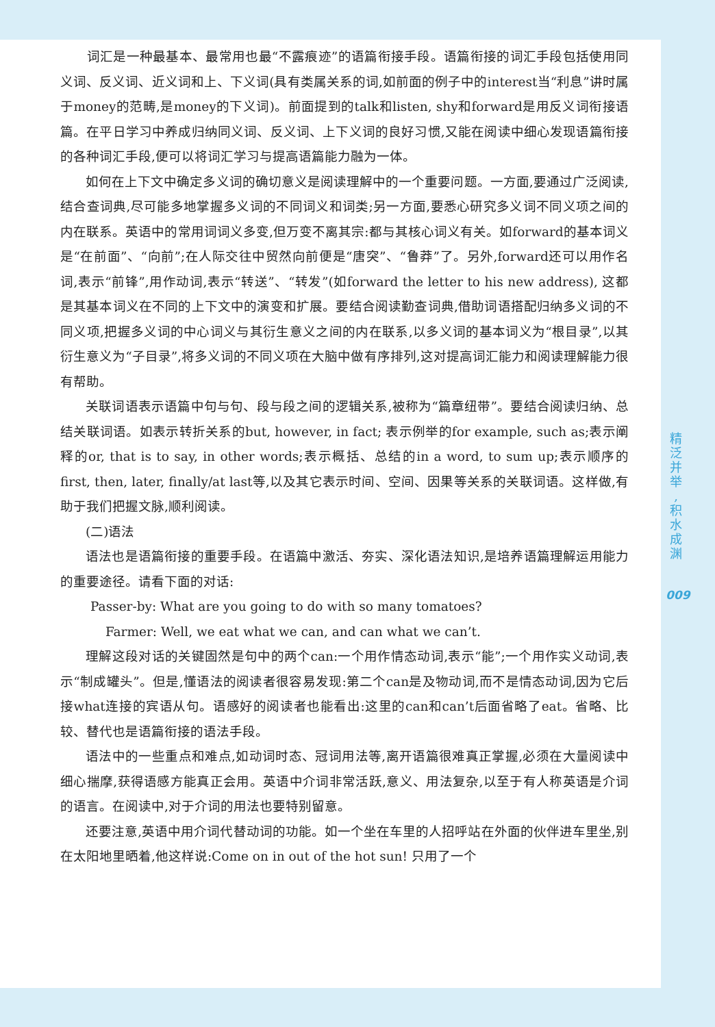词汇是一种最基本、最常用也最“不露痕迹”的语篇衔接手段。语篇衔接的词汇手段包括使用同义词、反义词、近义词和上、下义词(具有类属关系的词,如前面的例子中的interest当“利息”讲时属于money的范畴,是money的下义词)。前面提到的talk和listen, shy和forward是用反义词衔接语篇。在平日学习中养成归纳同义词、反义词、上下义词的良好习惯,又能在阅读中细心发现语篇衔接的各种词汇手段,便可以将词汇学习与提高语篇能力融为一体。
如何在上下文中确定多义词的确切意义是阅读理解中的一个重要问题。一方面,要通过广泛阅读,结合查词典,尽可能多地掌握多义词的不同词义和词类;另一方面,要悉心研究多义词不同义项之间的内在联系。英语中的常用词词义多变,但万变不离其宗:都与其核心词义有关。如forward的基本词义是“在前面”、“向前”;在人际交往中贸然向前便是“唐突”、“鲁莽”了。另外,forward还可以用作名词,表示“前锋”,用作动词,表示“转送”、“转发”(如forward the letter to his new address), 这都是其基本词义在不同的上下文中的演变和扩展。要结合阅读勤查词典,借助词语搭配归纳多义词的不同义项,把握多义词的中心词义与其衍生意义之间的内在联系,以多义词的基本词义为“根目录”,以其衍生意义为“子目录”,将多义词的不同义项在大脑中做有序排列,这对提高词汇能力和阅读理解能力很有帮助。
关联词语表示语篇中句与句、段与段之间的逻辑关系,被称为“篇章纽带”。要结合阅读归纳、总结关联词语。如表示转折关系的but, however, in fact; 表示例举的for example, such as;表示阐释的or, that is to say, in other words;表示概括、总结的in a word, to sum up;表示顺序的first, then, later, finally/at last等,以及其它表示时间、空间、因果等关系的关联词语。这样做,有助于我们把握文脉,顺利阅读。
(二)语法
语法也是语篇衔接的重要手段。在语篇中激活、夯实、深化语法知识,是培养语篇理解运用能力的重要途径。请看下面的对话:
Passer-by: What are you going to do with so many tomatoes?
Farmer: Well, we eat what we can, and can what we can’t.
理解这段对话的关键固然是句中的两个can:一个用作情态动词,表示“能”;一个用作实义动词,表示“制成罐头”。但是,懂语法的阅读者很容易发现:第二个can是及物动词,而不是情态动词,因为它后接what连接的宾语从句。语感好的阅读者也能看出:这里的can和can’t后面省略了eat。省略、比较、替代也是语篇衔接的语法手段。
语法中的一些重点和难点,如动词时态、冠词用法等,离开语篇很难真正掌握,必须在大量阅读中细心揣摩,获得语感方能真正会用。英语中介词非常活跃,意义、用法复杂,以至于有人称英语是介词的语言。在阅读中,对于介词的用法也要特别留意。
还要注意,英语中用介词代替动词的功能。如一个坐在车里的人招呼站在外面的伙伴进车里坐,别在太阳地里晒着,他这样说:Come on in out of the hot sun! 只用了一个
精
泛
并
举
,
积
水
成
渊
009